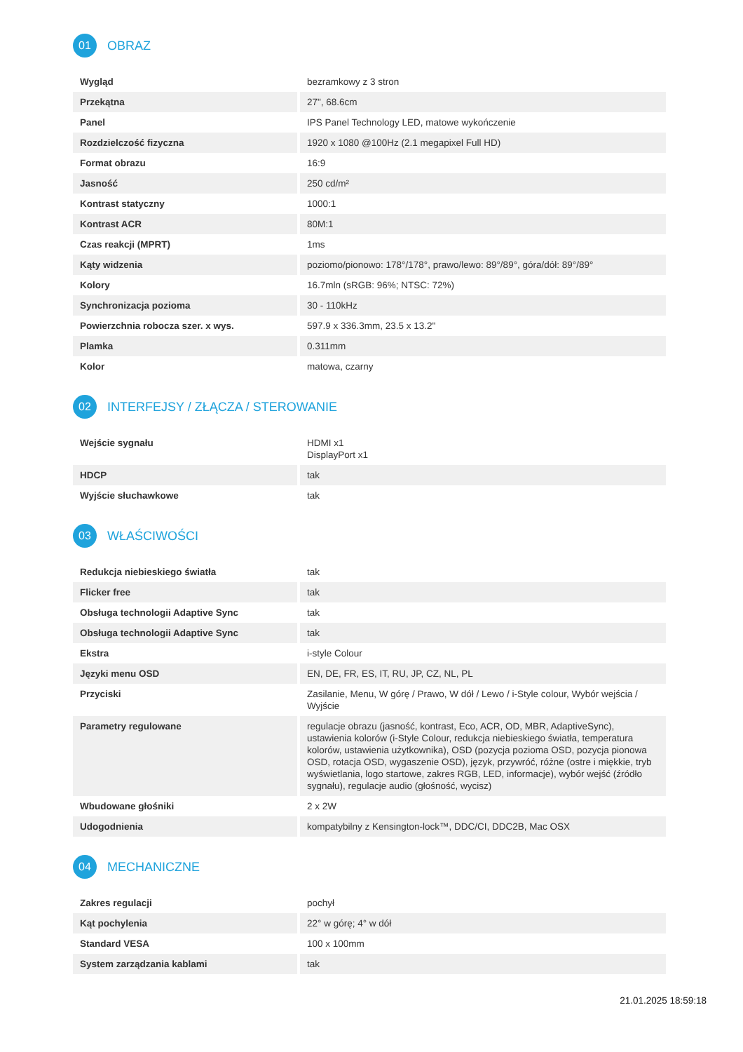01 OBRAZ
| Wygląd | bezramkowy z 3 stron |
| Przekątna | 27", 68.6cm |
| Panel | IPS Panel Technology LED, matowe wykończenie |
| Rozdzielczość fizyczna | 1920 x 1080 @100Hz (2.1 megapixel Full HD) |
| Format obrazu | 16:9 |
| Jasność | 250 cd/m² |
| Kontrast statyczny | 1000:1 |
| Kontrast ACR | 80M:1 |
| Czas reakcji (MPRT) | 1ms |
| Kąty widzenia | poziomo/pionowo: 178°/178°, prawo/lewo: 89°/89°, góra/dół: 89°/89° |
| Kolory | 16.7mln (sRGB: 96%; NTSC: 72%) |
| Synchronizacja pozioma | 30 - 110kHz |
| Powierzchnia robocza szer. x wys. | 597.9 x 336.3mm, 23.5 x 13.2" |
| Plamka | 0.311mm |
| Kolor | matowa, czarny |
02 INTERFEJSY / ZŁĄCZA / STEROWANIE
| Wejście sygnału | HDMI x1 DisplayPort x1 |
| HDCP | tak |
| Wyjście słuchawkowe | tak |
03 WŁAŚCIWOŚCI
| Redukcja niebieskiego światła | tak |
| Flicker free | tak |
| Obsługa technologii Adaptive Sync | tak |
| Obsługa technologii Adaptive Sync | tak |
| Ekstra | i-style Colour |
| Języki menu OSD | EN, DE, FR, ES, IT, RU, JP, CZ, NL, PL |
| Przyciski | Zasilanie, Menu, W górę / Prawo, W dół / Lewo / i-Style colour, Wybór wejścia / Wyjście |
| Parametry regulowane | regulacje obrazu (jasność, kontrast, Eco, ACR, OD, MBR, AdaptiveSync), ustawienia kolorów (i-Style Colour, redukcja niebieskiego światła, temperatura kolorów, ustawienia użytkownika), OSD (pozycja pozioma OSD, pozycja pionowa OSD, rotacja OSD, wygaszenie OSD), język, przywróć, różne (ostre i miękkie, tryb wyświetlania, logo startowe, zakres RGB, LED, informacje), wybór wejść (źródło sygnału), regulacje audio (głośność, wycisz) |
| Wbudowane głośniki | 2 x 2W |
| Udogodnienia | kompatybilny z Kensington-lock™, DDC/CI, DDC2B, Mac OSX |
04 MECHANICZNE
| Zakres regulacji | pochył |
| Kąt pochylenia | 22° w górę; 4° w dół |
| Standard VESA | 100 x 100mm |
| System zarządzania kablami | tak |
21.01.2025 18:59:18